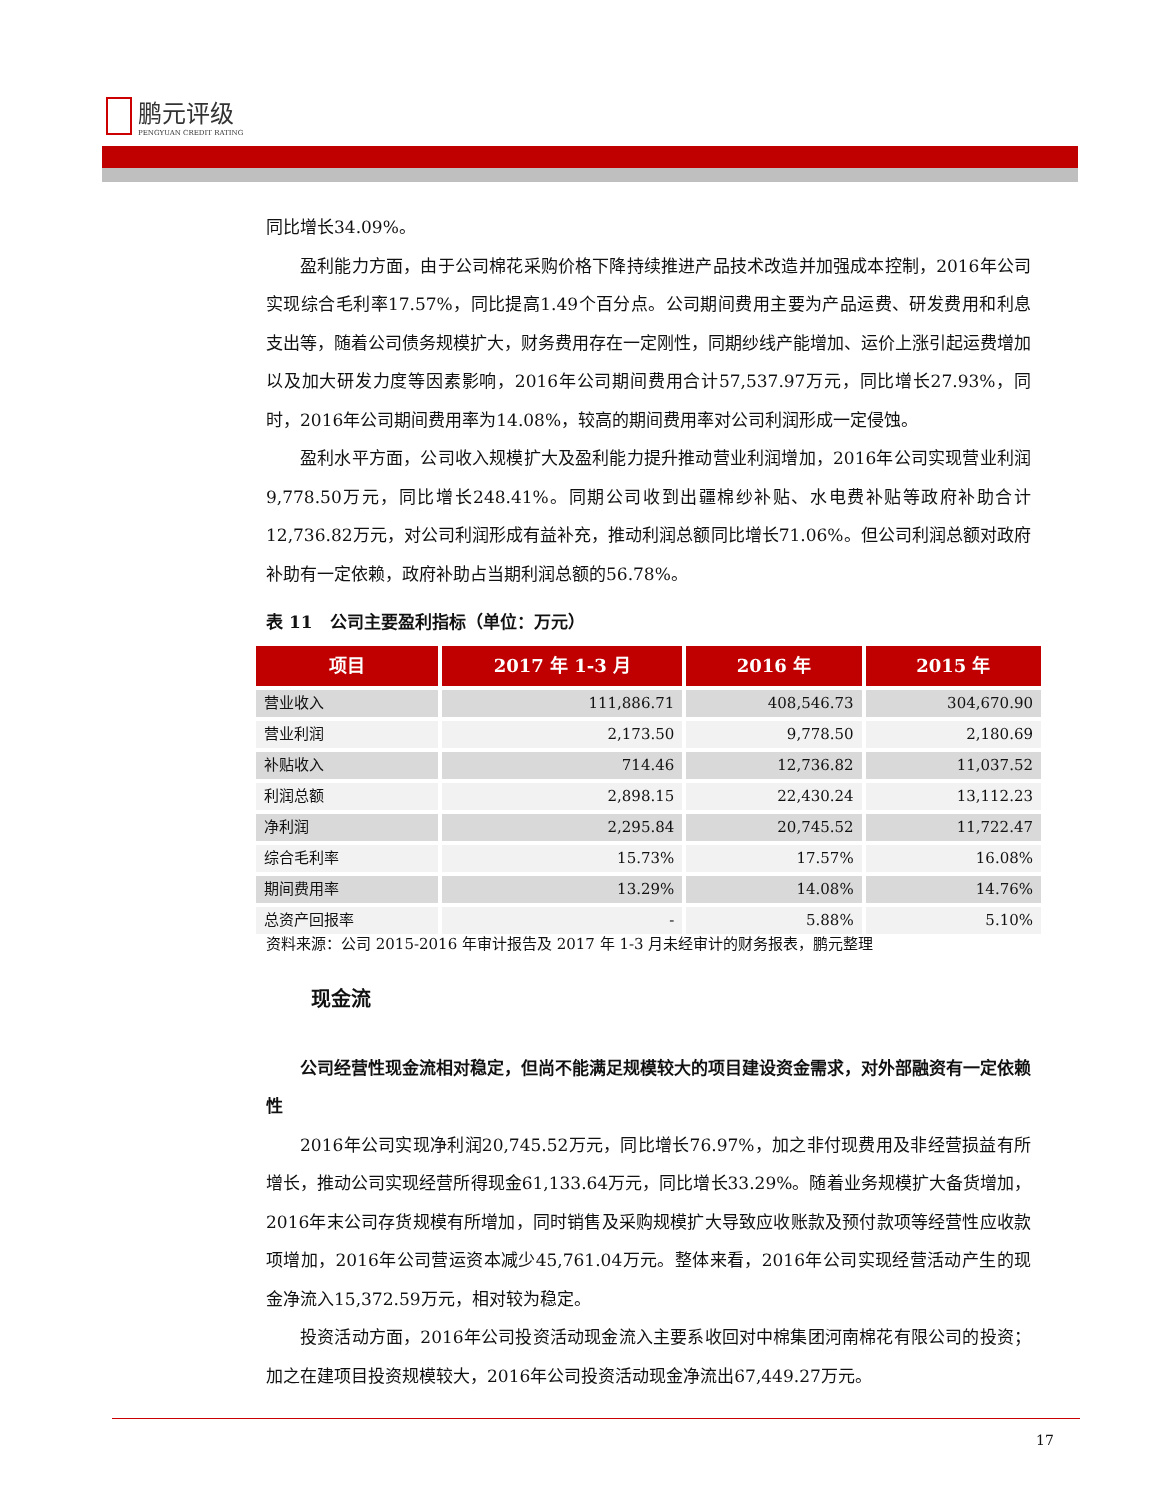鹏元评级
PENGYUAN CREDIT RATING
同比增长34.09%。
盈利能力方面，由于公司棉花采购价格下降持续推进产品技术改造并加强成本控制，2016年公司实现综合毛利率17.57%，同比提高1.49个百分点。公司期间费用主要为产品运费、研发费用和利息支出等，随着公司债务规模扩大，财务费用存在一定刚性，同期纱线产能增加、运价上涨引起运费增加以及加大研发力度等因素影响，2016年公司期间费用合计57,537.97万元，同比增长27.93%，同时，2016年公司期间费用率为14.08%，较高的期间费用率对公司利润形成一定侵蚀。
盈利水平方面，公司收入规模扩大及盈利能力提升推动营业利润增加，2016年公司实现营业利润9,778.50万元，同比增长248.41%。同期公司收到出疆棉纱补贴、水电费补贴等政府补助合计12,736.82万元，对公司利润形成有益补充，推动利润总额同比增长71.06%。但公司利润总额对政府补助有一定依赖，政府补助占当期利润总额的56.78%。
表 11　公司主要盈利指标（单位：万元）
| 项目 | 2017 年 1-3 月 | 2016 年 | 2015 年 |
| --- | --- | --- | --- |
| 营业收入 | 111,886.71 | 408,546.73 | 304,670.90 |
| 营业利润 | 2,173.50 | 9,778.50 | 2,180.69 |
| 补贴收入 | 714.46 | 12,736.82 | 11,037.52 |
| 利润总额 | 2,898.15 | 22,430.24 | 13,112.23 |
| 净利润 | 2,295.84 | 20,745.52 | 11,722.47 |
| 综合毛利率 | 15.73% | 17.57% | 16.08% |
| 期间费用率 | 13.29% | 14.08% | 14.76% |
| 总资产回报率 | - | 5.88% | 5.10% |
资料来源：公司 2015-2016 年审计报告及 2017 年 1-3 月未经审计的财务报表，鹏元整理
现金流
公司经营性现金流相对稳定，但尚不能满足规模较大的项目建设资金需求，对外部融资有一定依赖性
2016年公司实现净利润20,745.52万元，同比增长76.97%，加之非付现费用及非经营损益有所增长，推动公司实现经营所得现金61,133.64万元，同比增长33.29%。随着业务规模扩大备货增加，2016年末公司存货规模有所增加，同时销售及采购规模扩大导致应收账款及预付款项等经营性应收款项增加，2016年公司营运资本减少45,761.04万元。整体来看，2016年公司实现经营活动产生的现金净流入15,372.59万元，相对较为稳定。
投资活动方面，2016年公司投资活动现金流入主要系收回对中棉集团河南棉花有限公司的投资；加之在建项目投资规模较大，2016年公司投资活动现金净流出67,449.27万元。
17